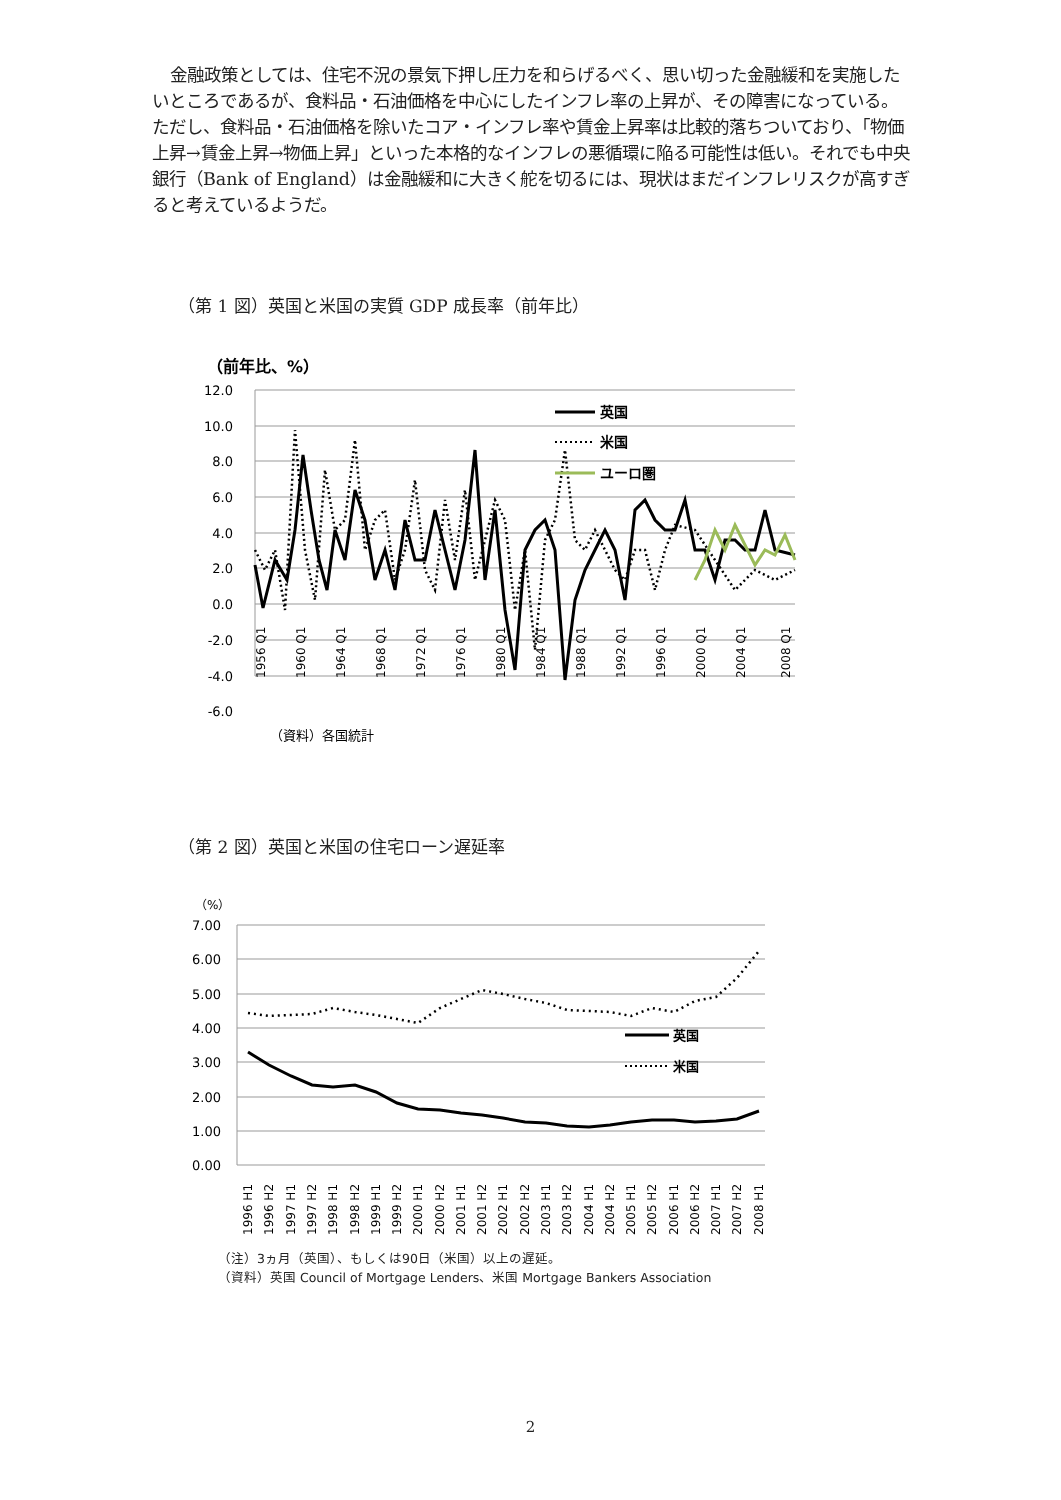金融政策としては、住宅不況の景気下押し圧力を和らげるべく、思い切った金融緩和を実施したいところであるが、食料品・石油価格を中心にしたインフレ率の上昇が、その障害になっている。ただし、食料品・石油価格を除いたコア・インフレ率や賃金上昇率は比較的落ちついており、「物価上昇→賃金上昇→物価上昇」といった本格的なインフレの悪循環に陥る可能性は低い。それでも中央銀行（Bank of England）は金融緩和に大きく舵を切るには、現状はまだインフレリスクが高すぎると考えているようだ。
（第 1 図）英国と米国の実質 GDP 成長率（前年比）
（前年比、%）
12.0
10.0
8.0
6.0
4.0
2.0
0.0
-2.0
-4.0
-6.0
英国
米国
ユーロ圏
1956 Q1
1960 Q1
1964 Q1
1968 Q1
1972 Q1
1976 Q1
1980 Q1
1984 Q1
1988 Q1
1992 Q1
1996 Q1
2000 Q1
2004 Q1
2008 Q1
（資料）各国統計
（第 2 図）英国と米国の住宅ローン遅延率
（%）
7.00
6.00
5.00
4.00
3.00
2.00
1.00
0.00
英国
米国
1996 H1
1996 H2
1997 H1
1997 H2
1998 H1
1998 H2
1999 H1
1999 H2
2000 H1
2000 H2
2001 H1
2001 H2
2002 H1
2002 H2
2003 H1
2003 H2
2004 H1
2004 H2
2005 H1
2005 H2
2006 H1
2006 H2
2007 H1
2007 H2
2008 H1
（注）3ヵ月（英国）、もしくは90日（米国）以上の遅延。
（資料）英国 Council of Mortgage Lenders、米国 Mortgage Bankers Association
2